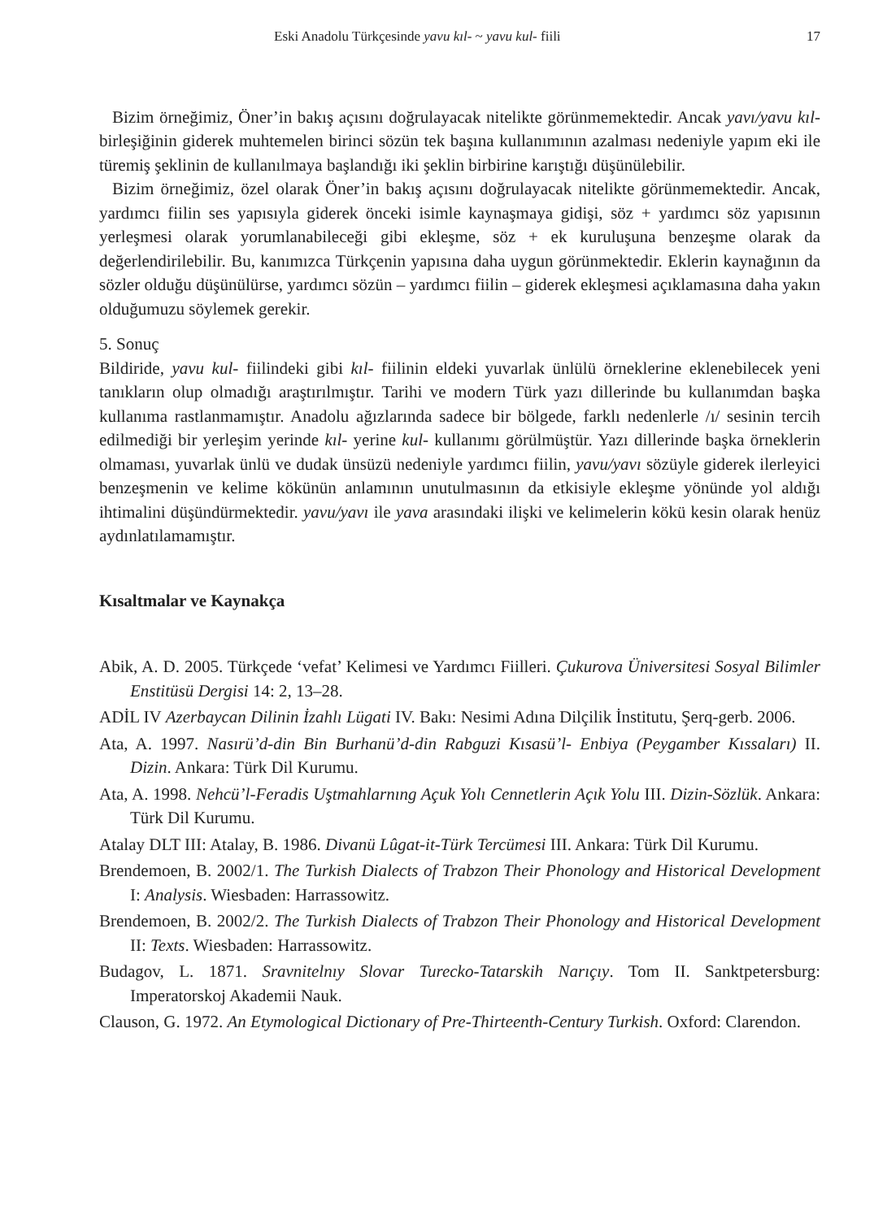Eski Anadolu Türkçesinde yavu kıl- ~ yavu kul- fiili 17
Bizim örneğimiz, Öner’in bakış açısını doğrulayacak nitelikte görünmemektedir. Ancak yavı/yavu kıl- birleşiğinin giderek muhtemelen birinci sözün tek başına kullanımının azalması nedeniyle yapım eki ile türemiş şeklinin de kullanılmaya başlandığı iki şeklin birbirine karıştığı düşünülebilir.
Bizim örneğimiz, özel olarak Öner’in bakış açısını doğrulayacak nitelikte görünmemektedir. Ancak, yardımcı fiilin ses yapısıyla giderek önceki isimle kaynaşmaya gidişi, söz + yardımcı söz yapısının yerleşmesi olarak yorumlanabileceği gibi ekleşme, söz + ek kuruluşuna benzeşme olarak da değerlendirilebilir. Bu, kanımızca Türkçenin yapısına daha uygun görünmektedir. Eklerin kaynağının da sözler olduğu düşünülürse, yardımcı sözün – yardımcı fiilin – giderek ekleşmesi açıklamasına daha yakın olduğumuzu söylemek gerekir.
5. Sonuç
Bildiride, yavu kul- fiilindeki gibi kıl- fiilinin eldeki yuvarlak ünlülü örneklerine eklenebilecek yeni tanıkların olup olmadığı araştırılmıştır. Tarihi ve modern Türk yazı dillerinde bu kullanımdan başka kullanıma rastlanmamıştır. Anadolu ağızlarında sadece bir bölgede, farklı nedenlerle /ı/ sesinin tercih edilmediği bir yerleşim yerinde kıl- yerine kul- kullanımı görülmüştür. Yazı dillerinde başka örneklerin olmaması, yuvarlak ünlü ve dudak ünsüzü nedeniyle yardımcı fiilin, yavu/yavı sözüyle giderek ilerleyici benzeşmenin ve kelime kökünün anlamının unutulmasının da etkisiyle ekleşme yönünde yol aldığı ihtimalini düşündürmektedir. yavu/yavı ile yava arasındaki ilişki ve kelimelerin kökü kesin olarak henüz aydınlatılamamıştır.
Kısaltmalar ve Kaynakça
Abik, A. D. 2005. Türkçede ‘vefat’ Kelimesi ve Yardımcı Fiilleri. Çukurova Üniversitesi Sosyal Bilimler Enstitüsü Dergisi 14: 2, 13–28.
ADİL IV Azerbaycan Dilinin İzahlı Lügati IV. Bakı: Nesimi Adına Dilçilik İnstitutu, Şerq-gerb. 2006.
Ata, A. 1997. Nasırü’d-din Bin Burhanü’d-din Rabguzi Kısasü’l- Enbiya (Peygamber Kıssaları) II. Dizin. Ankara: Türk Dil Kurumu.
Ata, A. 1998. Nehcü’l-Feradis Uştmahlarnıng Açuk Yolı Cennetlerin Açık Yolu III. Dizin-Sözlük. Ankara: Türk Dil Kurumu.
Atalay DLT III: Atalay, B. 1986. Divanü Lûgat-it-Türk Tercümesi III. Ankara: Türk Dil Kurumu.
Brendemoen, B. 2002/1. The Turkish Dialects of Trabzon Their Phonology and Historical Development I: Analysis. Wiesbaden: Harrassowitz.
Brendemoen, B. 2002/2. The Turkish Dialects of Trabzon Their Phonology and Historical Development II: Texts. Wiesbaden: Harrassowitz.
Budagov, L. 1871. Sravnitelnıy Slovar Turecko-Tatarskih Narıçıy. Tom II. Sanktpetersburg: Imperatorskoj Akademii Nauk.
Clauson, G. 1972. An Etymological Dictionary of Pre-Thirteenth-Century Turkish. Oxford: Clarendon.